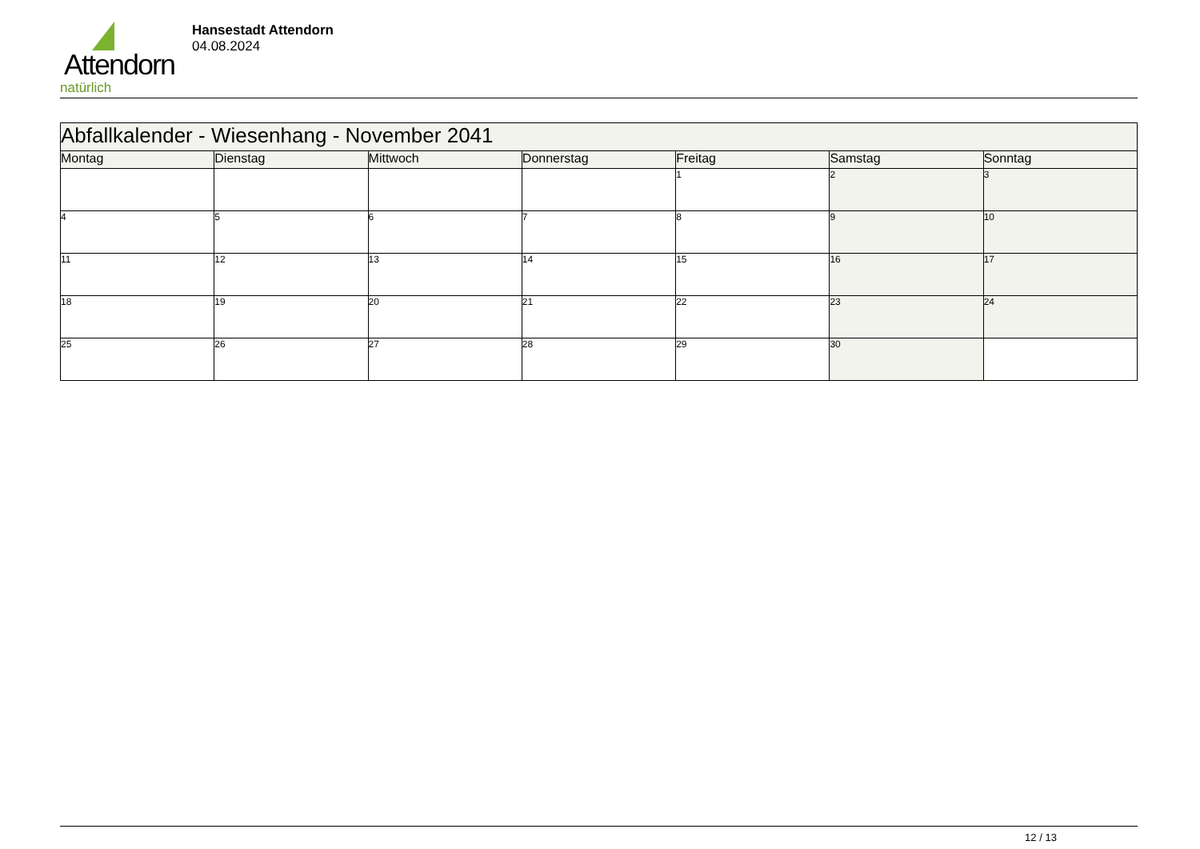Attendorn
natürlich
Hansestadt Attendorn
04.08.2024
| Abfallkalender - Wiesenhang - November 2041 | | | | | | |
| Montag | Dienstag | Mittwoch | Donnerstag | Freitag | Samstag | Sonntag |
| | | | | 1 | 2 | 3 |
| 4 | 5 | 6 | 7 | 8 | 9 | 10 |
| 11 | 12 | 13 | 14 | 15 | 16 | 17 |
| 18 | 19 | 20 | 21 | 22 | 23 | 24 |
| 25 | 26 | 27 | 28 | 29 | 30 | |
12 / 13